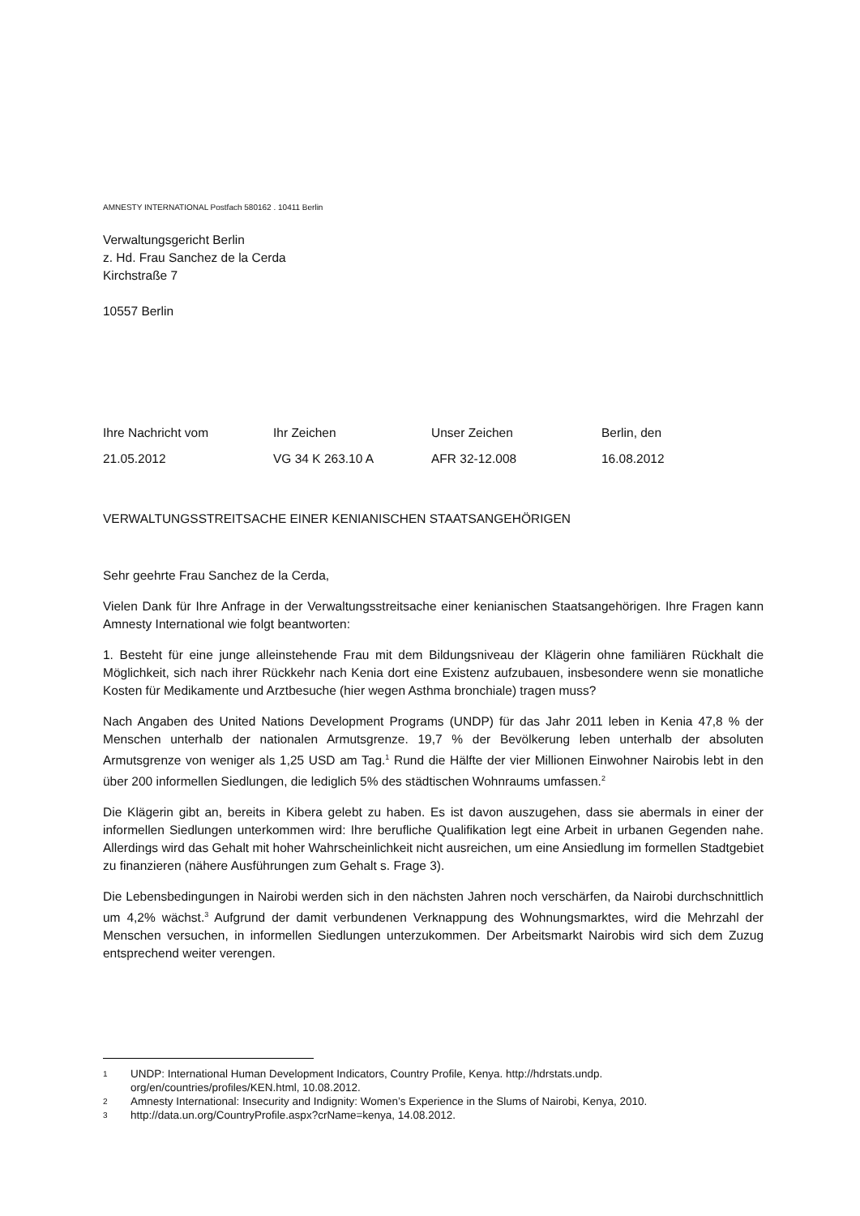AMNESTY INTERNATIONAL Postfach 580162 . 10411 Berlin
Verwaltungsgericht Berlin
z. Hd. Frau Sanchez de la Cerda
Kirchstraße 7
10557 Berlin
| Ihre Nachricht vom | Ihr Zeichen | Unser Zeichen | Berlin, den |
| 21.05.2012 | VG 34 K 263.10 A | AFR 32-12.008 | 16.08.2012 |
VERWALTUNGSSTREITSACHE EINER KENIANISCHEN STAATSANGEHÖRIGEN
Sehr geehrte Frau Sanchez de la Cerda,
Vielen Dank für Ihre Anfrage in der Verwaltungsstreitsache einer kenianischen Staatsangehörigen. Ihre Fragen kann Amnesty International wie folgt beantworten:
1. Besteht für eine junge alleinstehende Frau mit dem Bildungsniveau der Klägerin ohne familiären Rückhalt die Möglichkeit, sich nach ihrer Rückkehr nach Kenia dort eine Existenz aufzubauen, insbesondere wenn sie monatliche Kosten für Medikamente und Arztbesuche (hier wegen Asthma bronchiale) tragen muss?
Nach Angaben des United Nations Development Programs (UNDP) für das Jahr 2011 leben in Kenia 47,8 % der Menschen unterhalb der nationalen Armutsgrenze. 19,7 % der Bevölkerung leben unterhalb der absoluten Armutsgrenze von weniger als 1,25 USD am Tag.<sup>1</sup> Rund die Hälfte der vier Millionen Einwohner Nairobis lebt in den über 200 informellen Siedlungen, die lediglich 5% des städtischen Wohnraums umfassen.<sup>2</sup>
Die Klägerin gibt an, bereits in Kibera gelebt zu haben. Es ist davon auszugehen, dass sie abermals in einer der informellen Siedlungen unterkommen wird: Ihre berufliche Qualifikation legt eine Arbeit in urbanen Gegenden nahe. Allerdings wird das Gehalt mit hoher Wahrscheinlichkeit nicht ausreichen, um eine Ansiedlung im formellen Stadtgebiet zu finanzieren (nähere Ausführungen zum Gehalt s. Frage 3).
Die Lebensbedingungen in Nairobi werden sich in den nächsten Jahren noch verschärfen, da Nairobi durchschnittlich um 4,2% wächst.<sup>3</sup> Aufgrund der damit verbundenen Verknappung des Wohnungsmarktes, wird die Mehrzahl der Menschen versuchen, in informellen Siedlungen unterzukommen. Der Arbeitsmarkt Nairobis wird sich dem Zuzug entsprechend weiter verengen.
1 UNDP: International Human Development Indicators, Country Profile, Kenya. http://hdrstats.undp.
org/en/countries/profiles/KEN.html, 10.08.2012.
2 Amnesty International: Insecurity and Indignity: Women’s Experience in the Slums of Nairobi, Kenya, 2010.
3 http://data.un.org/CountryProfile.aspx?crName=kenya, 14.08.2012.